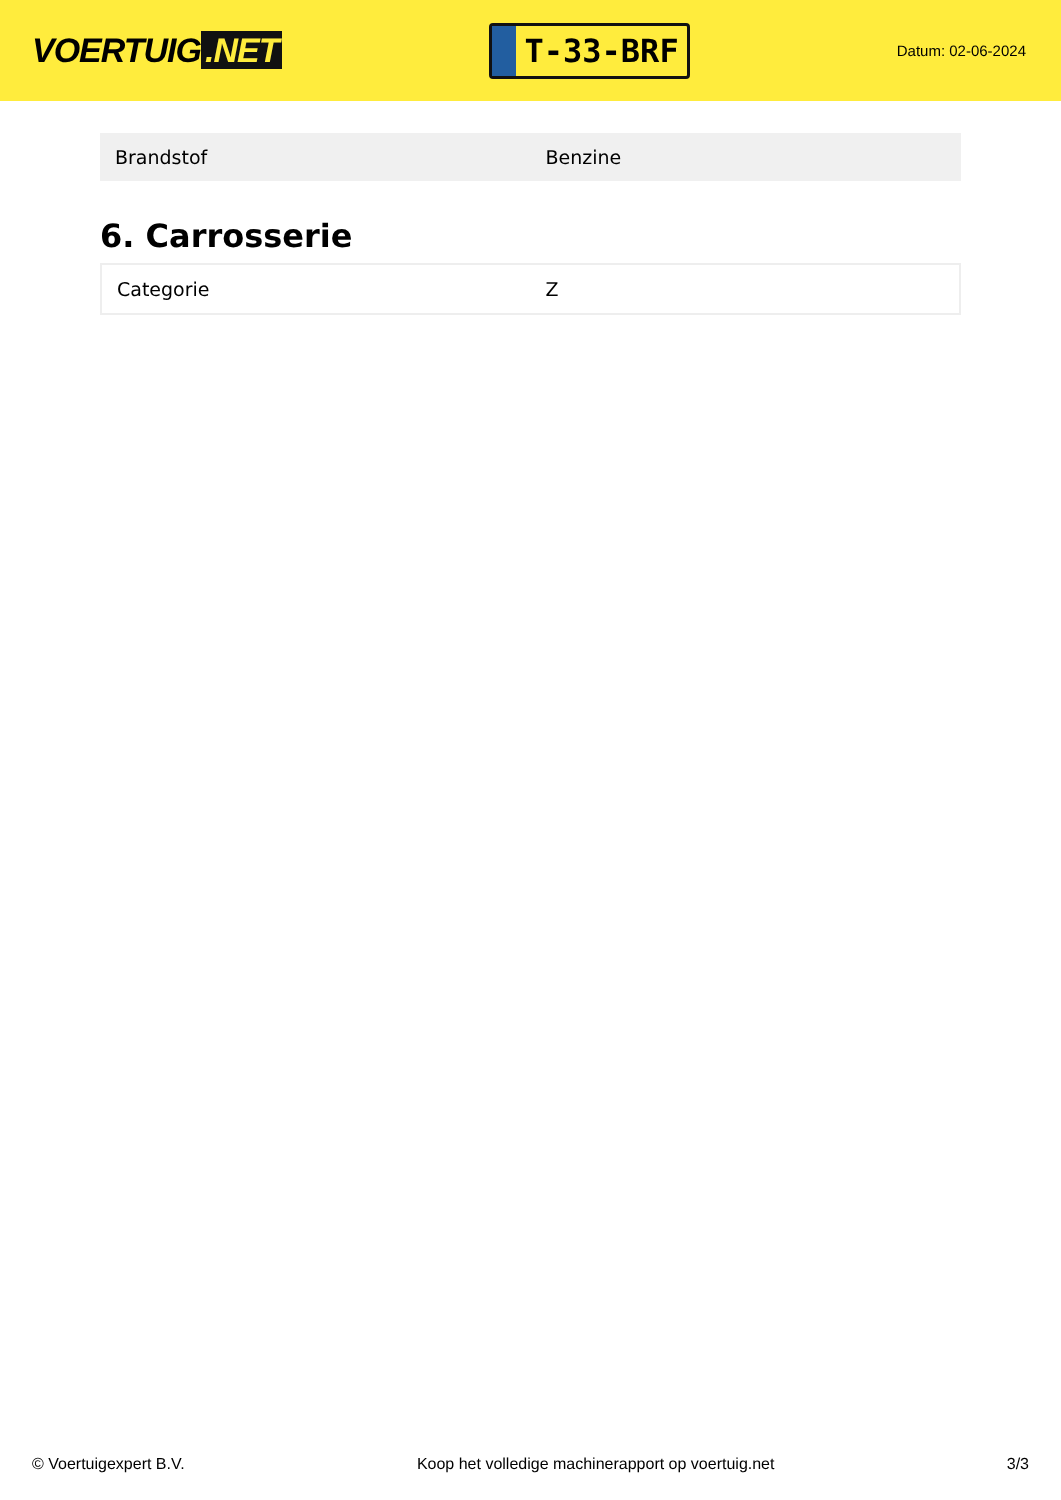VOERTUIG.NET
T-33-BRF
Datum: 02-06-2024
| Brandstof | Benzine |
6. Carrosserie
| Categorie | Z |
© Voertuigexpert B.V. Koop het volledige machinerapport op voertuig.net 3/3